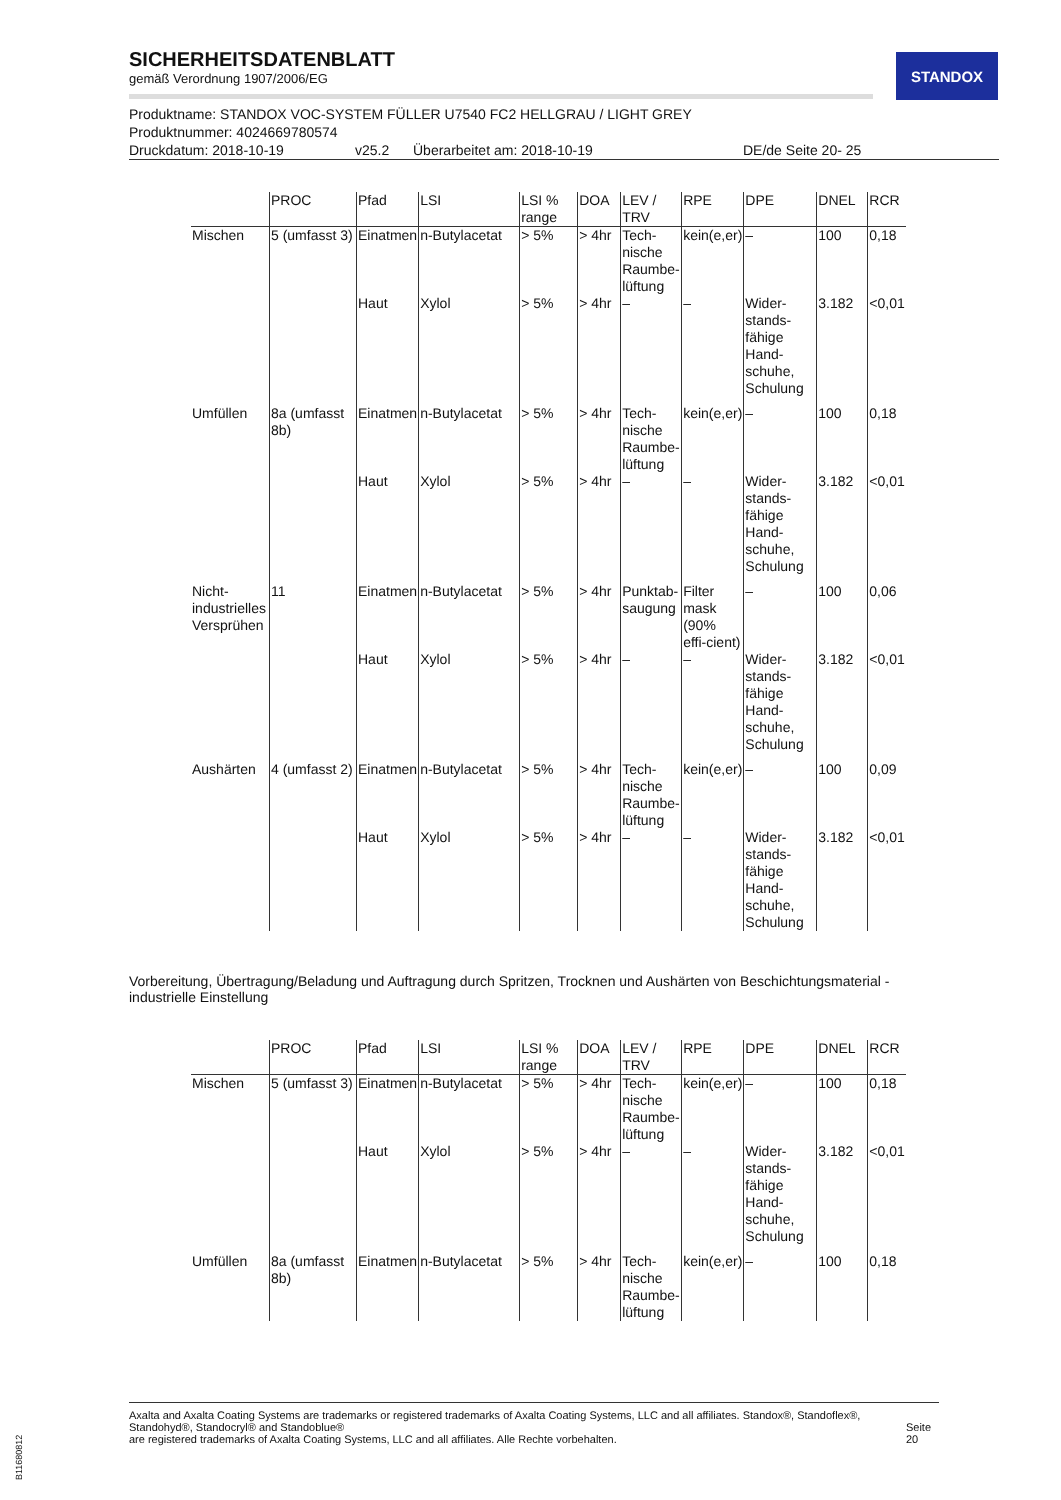SICHERHEITSDATENBLATT
gemäß Verordnung 1907/2006/EG
Produktname: STANDOX VOC-SYSTEM FÜLLER U7540 FC2 HELLGRAU / LIGHT GREY
Produktnummer: 4024669780574
Druckdatum: 2018-10-19 v25.2 Überarbeitet am: 2018-10-19 DE/de Seite 20- 25
STANDOX
| | PROC | Pfad | LSI | LSI % range | DOA | LEV / TRV | RPE | DPE | DNEL | RCR |
| --- | --- | --- | --- | --- | --- | --- | --- | --- | --- | --- |
| Mischen | 5 (umfasst 3) | Einatmen | n-Butylacetat | > 5% | > 4hr | Tech-nische Raumbe-lüftung | kein(e,er) | – | 100 | 0,18 |
| | | Haut | Xylol | > 5% | > 4hr | – | – | Wider-stands-fähige Hand-schuhe, Schulung | 3.182 | <0,01 |
| Umfüllen | 8a (umfasst 8b) | Einatmen | n-Butylacetat | > 5% | > 4hr | Tech-nische Raumbe-lüftung | kein(e,er) | – | 100 | 0,18 |
| | | Haut | Xylol | > 5% | > 4hr | – | – | Wider-stands-fähige Hand-schuhe, Schulung | 3.182 | <0,01 |
| Nicht-industrielles Versprühen | 11 | Einatmen | n-Butylacetat | > 5% | > 4hr | Punktab-saugung | Filter mask (90% effi-cient) | – | 100 | 0,06 |
| | | Haut | Xylol | > 5% | > 4hr | – | – | Wider-stands-fähige Hand-schuhe, Schulung | 3.182 | <0,01 |
| Aushärten | 4 (umfasst 2) | Einatmen | n-Butylacetat | > 5% | > 4hr | Tech-nische Raumbe-lüftung | kein(e,er) | – | 100 | 0,09 |
| | | Haut | Xylol | > 5% | > 4hr | – | – | Wider-stands-fähige Hand-schuhe, Schulung | 3.182 | <0,01 |
Vorbereitung, Übertragung/Beladung und Auftragung durch Spritzen, Trocknen und Aushärten von Beschichtungsmaterial - industrielle Einstellung
| | PROC | Pfad | LSI | LSI % range | DOA | LEV / TRV | RPE | DPE | DNEL | RCR |
| --- | --- | --- | --- | --- | --- | --- | --- | --- | --- | --- |
| Mischen | 5 (umfasst 3) | Einatmen | n-Butylacetat | > 5% | > 4hr | Tech-nische Raumbe-lüftung | kein(e,er) | – | 100 | 0,18 |
| | | Haut | Xylol | > 5% | > 4hr | – | – | Wider-stands-fähige Hand-schuhe, Schulung | 3.182 | <0,01 |
| Umfüllen | 8a (umfasst 8b) | Einatmen | n-Butylacetat | > 5% | > 4hr | Tech-nische Raumbe-lüftung | kein(e,er) | – | 100 | 0,18 |
Axalta and Axalta Coating Systems are trademarks or registered trademarks of Axalta Coating Systems, LLC and all affiliates. Standox®, Standoflex®, Standohyd®, Standocryl® and Standoblue®
are registered trademarks of Axalta Coating Systems, LLC and all affiliates. Alle Rechte vorbehalten.
Seite 20
B11680812